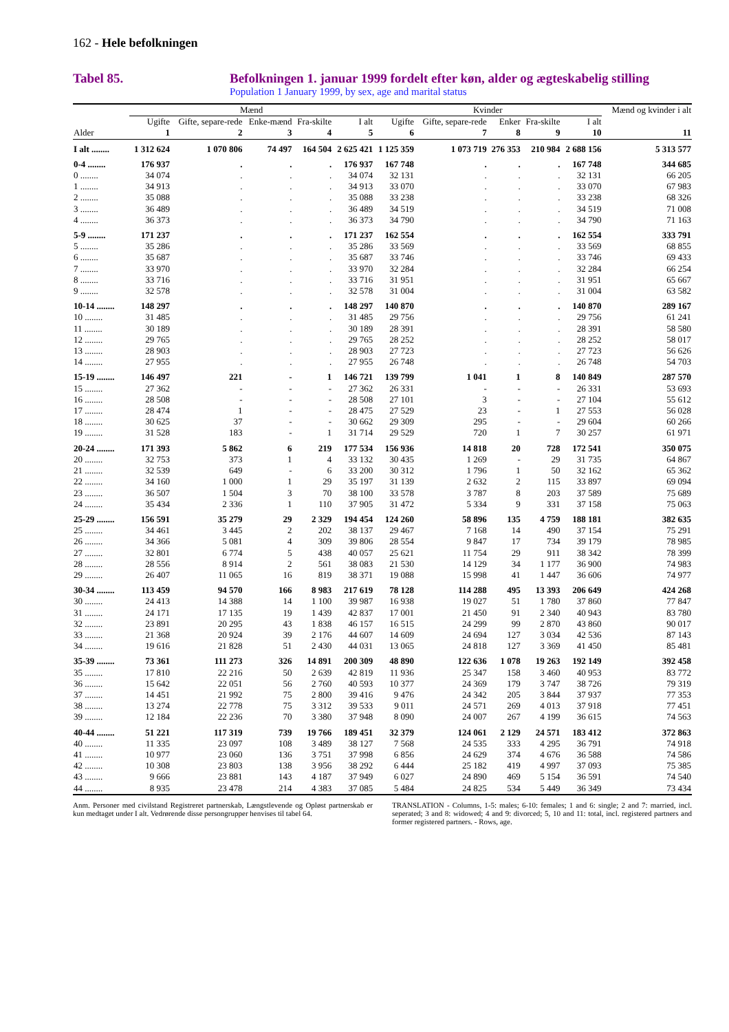162 - Hele befolkningen
Tabel 85. Befolkningen 1. januar 1999 fordelt efter køn, alder og ægteskabelig stilling
Population 1 January 1999, by sex, age and marital status
| | Mænd | | | | | Kvinder | | | | | Mænd og kvinder i alt |
| --- | --- | --- | --- | --- | --- | --- | --- | --- | --- | --- | --- |
| | Ugifte | Gifte, separe-rede | Enke-mænd | Fra-skilte | I alt | Ugifte | Gifte, separe-rede | Enker | Fra-skilte | I alt | |
| Alder | 1 | 2 | 3 | 4 | 5 | 6 | 7 | 8 | 9 | 10 | 11 |
| I alt ........ | 1 312 624 | 1 070 806 | 74 497 | 164 504 | 2 625 421 | 1 125 359 | 1 073 719 | 276 353 | 210 984 | 2 688 156 | 5 313 577 |
| 0-4 ........ | 176 937 | . | . | . | 176 937 | 167 748 | . | . | . | 167 748 | 344 685 |
| 0 ........ | 34 074 | . | . | . | 34 074 | 32 131 | . | . | . | 32 131 | 66 205 |
| 1 ........ | 34 913 | . | . | . | 34 913 | 33 070 | . | . | . | 33 070 | 67 983 |
| 2 ........ | 35 088 | . | . | . | 35 088 | 33 238 | . | . | . | 33 238 | 68 326 |
| 3 ........ | 36 489 | . | . | . | 36 489 | 34 519 | . | . | . | 34 519 | 71 008 |
| 4 ........ | 36 373 | . | . | . | 36 373 | 34 790 | . | . | . | 34 790 | 71 163 |
| 5-9 ........ | 171 237 | . | . | . | 171 237 | 162 554 | . | . | . | 162 554 | 333 791 |
| 5 ........ | 35 286 | . | . | . | 35 286 | 33 569 | . | . | . | 33 569 | 68 855 |
| 6 ........ | 35 687 | . | . | . | 35 687 | 33 746 | . | . | . | 33 746 | 69 433 |
| 7 ........ | 33 970 | . | . | . | 33 970 | 32 284 | . | . | . | 32 284 | 66 254 |
| 8 ........ | 33 716 | . | . | . | 33 716 | 31 951 | . | . | . | 31 951 | 65 667 |
| 9 ........ | 32 578 | . | . | . | 32 578 | 31 004 | . | . | . | 31 004 | 63 582 |
| 10-14 ........ | 148 297 | . | . | . | 148 297 | 140 870 | . | . | . | 140 870 | 289 167 |
| 10 ........ | 31 485 | . | . | . | 31 485 | 29 756 | . | . | . | 29 756 | 61 241 |
| 11 ........ | 30 189 | . | . | . | 30 189 | 28 391 | . | . | . | 28 391 | 58 580 |
| 12 ........ | 29 765 | . | . | . | 29 765 | 28 252 | . | . | . | 28 252 | 58 017 |
| 13 ........ | 28 903 | . | . | . | 28 903 | 27 723 | . | . | . | 27 723 | 56 626 |
| 14 ........ | 27 955 | . | . | . | 27 955 | 26 748 | . | . | . | 26 748 | 54 703 |
| 15-19 ........ | 146 497 | 221 | - | 1 | 146 721 | 139 799 | 1 041 | 1 | 8 | 140 849 | 287 570 |
| 15 ........ | 27 362 | - | - | - | 27 362 | 26 331 | - | - | - | 26 331 | 53 693 |
| 16 ........ | 28 508 | - | - | - | 28 508 | 27 101 | 3 | - | - | 27 104 | 55 612 |
| 17 ........ | 28 474 | 1 | - | - | 28 475 | 27 529 | 23 | - | 1 | 27 553 | 56 028 |
| 18 ........ | 30 625 | 37 | - | - | 30 662 | 29 309 | 295 | - | - | 29 604 | 60 266 |
| 19 ........ | 31 528 | 183 | - | 1 | 31 714 | 29 529 | 720 | 1 | 7 | 30 257 | 61 971 |
| 20-24 ........ | 171 393 | 5 862 | 6 | 219 | 177 534 | 156 936 | 14 818 | 20 | 728 | 172 541 | 350 075 |
| 20 ........ | 32 753 | 373 | 1 | 4 | 33 132 | 30 435 | 1 269 | - | 29 | 31 735 | 64 867 |
| 21 ........ | 32 539 | 649 | - | 6 | 33 200 | 30 312 | 1 796 | 1 | 50 | 32 162 | 65 362 |
| 22 ........ | 34 160 | 1 000 | 1 | 29 | 35 197 | 31 139 | 2 632 | 2 | 115 | 33 897 | 69 094 |
| 23 ........ | 36 507 | 1 504 | 3 | 70 | 38 100 | 33 578 | 3 787 | 8 | 203 | 37 589 | 75 689 |
| 24 ........ | 35 434 | 2 336 | 1 | 110 | 37 905 | 31 472 | 5 334 | 9 | 331 | 37 158 | 75 063 |
| 25-29 ........ | 156 591 | 35 279 | 29 | 2 329 | 194 454 | 124 260 | 58 896 | 135 | 4 759 | 188 181 | 382 635 |
| 25 ........ | 34 461 | 3 445 | 2 | 202 | 38 137 | 29 467 | 7 168 | 14 | 490 | 37 154 | 75 291 |
| 26 ........ | 34 366 | 5 081 | 4 | 309 | 39 806 | 28 554 | 9 847 | 17 | 734 | 39 179 | 78 985 |
| 27 ........ | 32 801 | 6 774 | 5 | 438 | 40 057 | 25 621 | 11 754 | 29 | 911 | 38 342 | 78 399 |
| 28 ........ | 28 556 | 8 914 | 2 | 561 | 38 083 | 21 530 | 14 129 | 34 | 1 177 | 36 900 | 74 983 |
| 29 ........ | 26 407 | 11 065 | 16 | 819 | 38 371 | 19 088 | 15 998 | 41 | 1 447 | 36 606 | 74 977 |
| 30-34 ........ | 113 459 | 94 570 | 166 | 8 983 | 217 619 | 78 128 | 114 288 | 495 | 13 393 | 206 649 | 424 268 |
| 30 ........ | 24 413 | 14 388 | 14 | 1 100 | 39 987 | 16 938 | 19 027 | 51 | 1 780 | 37 860 | 77 847 |
| 31 ........ | 24 171 | 17 135 | 19 | 1 439 | 42 837 | 17 001 | 21 450 | 91 | 2 340 | 40 943 | 83 780 |
| 32 ........ | 23 891 | 20 295 | 43 | 1 838 | 46 157 | 16 515 | 24 299 | 99 | 2 870 | 43 860 | 90 017 |
| 33 ........ | 21 368 | 20 924 | 39 | 2 176 | 44 607 | 14 609 | 24 694 | 127 | 3 034 | 42 536 | 87 143 |
| 34 ........ | 19 616 | 21 828 | 51 | 2 430 | 44 031 | 13 065 | 24 818 | 127 | 3 369 | 41 450 | 85 481 |
| 35-39 ........ | 73 361 | 111 273 | 326 | 14 891 | 200 309 | 48 890 | 122 636 | 1 078 | 19 263 | 192 149 | 392 458 |
| 35 ........ | 17 810 | 22 216 | 50 | 2 639 | 42 819 | 11 936 | 25 347 | 158 | 3 460 | 40 953 | 83 772 |
| 36 ........ | 15 642 | 22 051 | 56 | 2 760 | 40 593 | 10 377 | 24 369 | 179 | 3 747 | 38 726 | 79 319 |
| 37 ........ | 14 451 | 21 992 | 75 | 2 800 | 39 416 | 9 476 | 24 342 | 205 | 3 844 | 37 937 | 77 353 |
| 38 ........ | 13 274 | 22 778 | 75 | 3 312 | 39 533 | 9 011 | 24 571 | 269 | 4 013 | 37 918 | 77 451 |
| 39 ........ | 12 184 | 22 236 | 70 | 3 380 | 37 948 | 8 090 | 24 007 | 267 | 4 199 | 36 615 | 74 563 |
| 40-44 ........ | 51 221 | 117 319 | 739 | 19 766 | 189 451 | 32 379 | 124 061 | 2 129 | 24 571 | 183 412 | 372 863 |
| 40 ........ | 11 335 | 23 097 | 108 | 3 489 | 38 127 | 7 568 | 24 535 | 333 | 4 295 | 36 791 | 74 918 |
| 41 ........ | 10 977 | 23 060 | 136 | 3 751 | 37 998 | 6 856 | 24 629 | 374 | 4 676 | 36 588 | 74 586 |
| 42 ........ | 10 308 | 23 803 | 138 | 3 956 | 38 292 | 6 444 | 25 182 | 419 | 4 997 | 37 093 | 75 385 |
| 43 ........ | 9 666 | 23 881 | 143 | 4 187 | 37 949 | 6 027 | 24 890 | 469 | 5 154 | 36 591 | 74 540 |
| 44 ........ | 8 935 | 23 478 | 214 | 4 383 | 37 085 | 5 484 | 24 825 | 534 | 5 449 | 36 349 | 73 434 |
Anm. Personer med civilstand Registreret partnerskab, Længstlevende og Opløst partnerskab er kun medtaget under I alt. Vedrørende disse persongrupper henvises til tabel 64.
TRANSLATION - Columns, 1-5: males; 6-10: females; 1 and 6: single; 2 and 7: married, incl. seperated; 3 and 8: widowed; 4 and 9: divorced; 5, 10 and 11: total, incl. registered partners and former registered partners. - Rows, age.